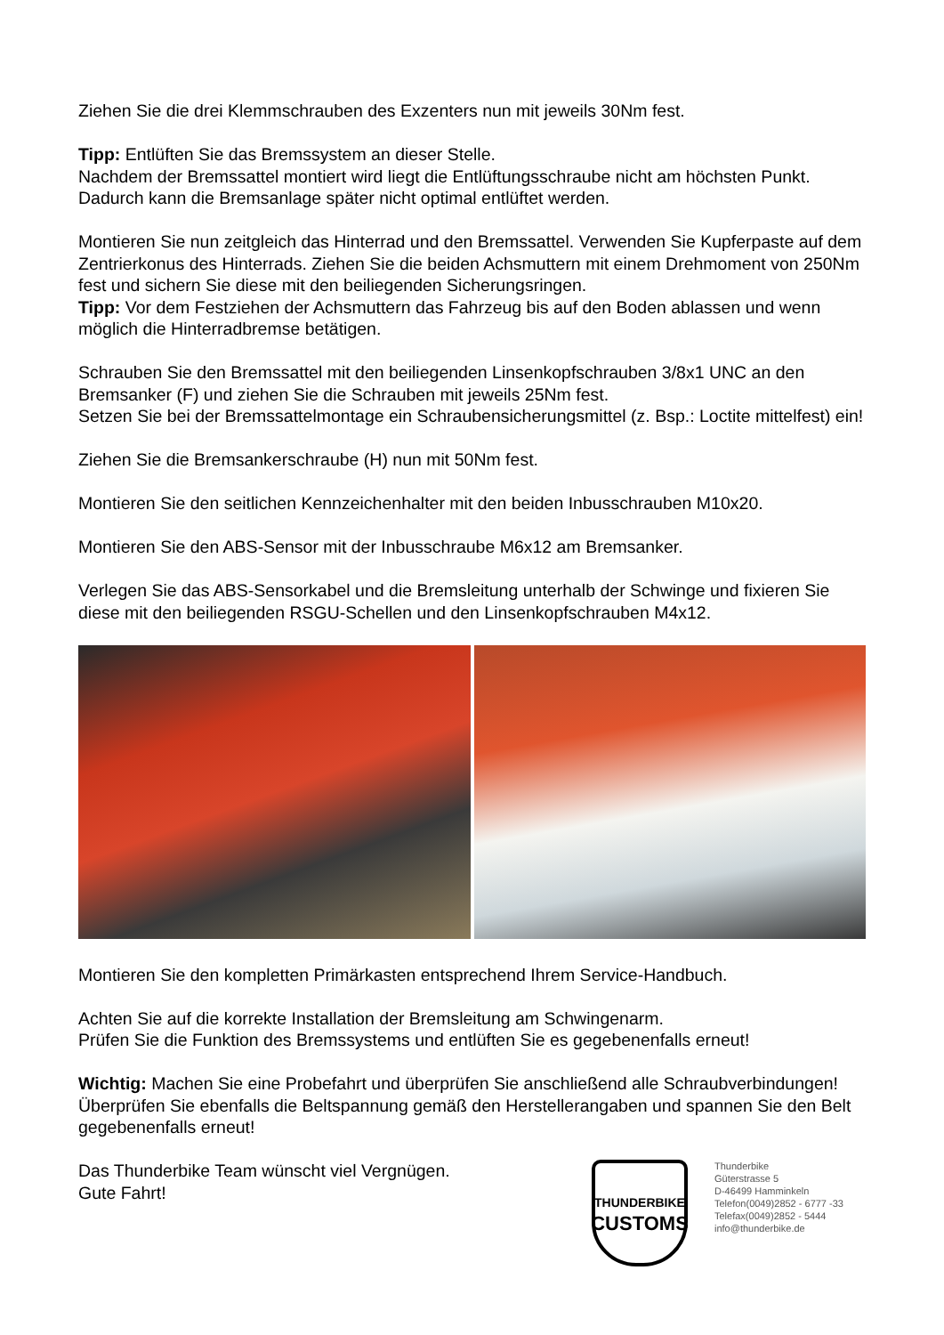Ziehen Sie die drei Klemmschrauben des Exzenters nun mit jeweils 30Nm fest.
Tipp: Entlüften Sie das Bremssystem an dieser Stelle.
Nachdem der Bremssattel montiert wird liegt die Entlüftungsschraube nicht am höchsten Punkt. Dadurch kann die Bremsanlage später nicht optimal entlüftet werden.
Montieren Sie nun zeitgleich das Hinterrad und den Bremssattel. Verwenden Sie Kupferpaste auf dem Zentrierkonus des Hinterrads. Ziehen Sie die beiden Achsmuttern mit einem Drehmoment von 250Nm fest und sichern Sie diese mit den beiliegenden Sicherungsringen.
Tipp: Vor dem Festziehen der Achsmuttern das Fahrzeug bis auf den Boden ablassen und wenn möglich die Hinterradbremse betätigen.
Schrauben Sie den Bremssattel mit den beiliegenden Linsenkopfschrauben 3/8x1 UNC an den Bremsanker (F) und ziehen Sie die Schrauben mit jeweils 25Nm fest.
Setzen Sie bei der Bremssattelmontage ein Schraubensicherungsmittel (z. Bsp.: Loctite mittelfest) ein!
Ziehen Sie die Bremsankerschraube (H) nun mit 50Nm fest.
Montieren Sie den seitlichen Kennzeichenhalter mit den beiden Inbusschrauben M10x20.
Montieren Sie den ABS-Sensor mit der Inbusschraube M6x12 am Bremsanker.
Verlegen Sie das ABS-Sensorkabel und die Bremsleitung unterhalb der Schwinge und fixieren Sie diese mit den beiliegenden RSGU-Schellen und den Linsenkopfschrauben M4x12.
Montieren Sie den kompletten Primärkasten entsprechend Ihrem Service-Handbuch.
Achten Sie auf die korrekte Installation der Bremsleitung am Schwingenarm.
Prüfen Sie die Funktion des Bremssystems und entlüften Sie es gegebenenfalls erneut!
Wichtig: Machen Sie eine Probefahrt und überprüfen Sie anschließend alle Schraubverbindungen! Überprüfen Sie ebenfalls die Beltspannung gemäß den Herstellerangaben und spannen Sie den Belt gegebenenfalls erneut!
Das Thunderbike Team wünscht viel Vergnügen.
Gute Fahrt!
THUNDERBIKE
CUSTOMS
Thunderbike
Güterstrasse 5
D-46499 Hamminkeln
Telefon(0049)2852 - 6777 -33
Telefax(0049)2852 - 5444
info@thunderbike.de